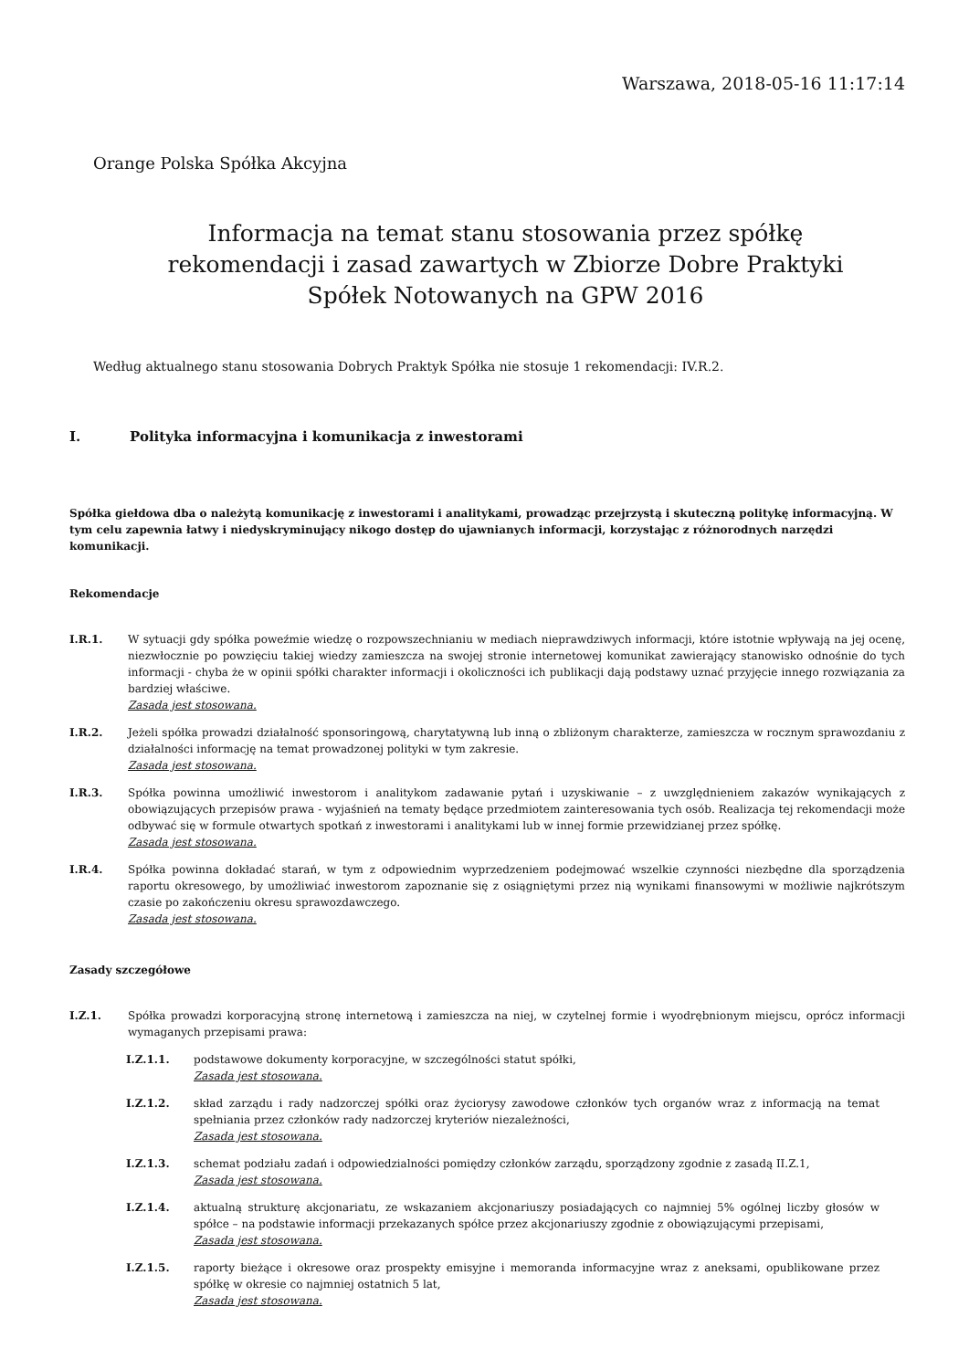Warszawa, 2018-05-16 11:17:14
Orange Polska Spółka Akcyjna
Informacja na temat stanu stosowania przez spółkę rekomendacji i zasad zawartych w Zbiorze Dobre Praktyki Spółek Notowanych na GPW 2016
Według aktualnego stanu stosowania Dobrych Praktyk Spółka nie stosuje 1 rekomendacji: IV.R.2.
I. Polityka informacyjna i komunikacja z inwestorami
Spółka giełdowa dba o należytą komunikację z inwestorami i analitykami, prowadząc przejrzystą i skuteczną politykę informacyjną. W tym celu zapewnia łatwy i niedyskryminujący nikogo dostęp do ujawnianych informacji, korzystając z różnorodnych narzędzi komunikacji.
Rekomendacje
I.R.1. W sytuacji gdy spółka poweźmie wiedzę o rozpowszechnianiu w mediach nieprawdziwych informacji, które istotnie wpływają na jej ocenę, niezwłocznie po powzięciu takiej wiedzy zamieszcza na swojej stronie internetowej komunikat zawierający stanowisko odnośnie do tych informacji - chyba że w opinii spółki charakter informacji i okoliczności ich publikacji dają podstawy uznać przyjęcie innego rozwiązania za bardziej właściwe.
Zasada jest stosowana.
I.R.2. Jeżeli spółka prowadzi działalność sponsoringową, charytatywną lub inną o zbliżonym charakterze, zamieszcza w rocznym sprawozdaniu z działalności informację na temat prowadzonej polityki w tym zakresie.
Zasada jest stosowana.
I.R.3. Spółka powinna umożliwić inwestorom i analitykom zadawanie pytań i uzyskiwanie – z uwzględnieniem zakazów wynikających z obowiązujących przepisów prawa - wyjaśnień na tematy będące przedmiotem zainteresowania tych osób. Realizacja tej rekomendacji może odbywać się w formule otwartych spotkań z inwestorami i analitykami lub w innej formie przewidzianej przez spółkę.
Zasada jest stosowana.
I.R.4. Spółka powinna dokładać starań, w tym z odpowiednim wyprzedzeniem podejmować wszelkie czynności niezbędne dla sporządzenia raportu okresowego, by umożliwiać inwestorom zapoznanie się z osiągniętymi przez nią wynikami finansowymi w możliwie najkrótszym czasie po zakończeniu okresu sprawozdawczego.
Zasada jest stosowana.
Zasady szczegółowe
I.Z.1. Spółka prowadzi korporacyjną stronę internetową i zamieszcza na niej, w czytelnej formie i wyodrębnionym miejscu, oprócz informacji wymaganych przepisami prawa:
I.Z.1.1. podstawowe dokumenty korporacyjne, w szczególności statut spółki,
Zasada jest stosowana.
I.Z.1.2. skład zarządu i rady nadzorczej spółki oraz życiorysy zawodowe członków tych organów wraz z informacją na temat spełniania przez członków rady nadzorczej kryteriów niezależności,
Zasada jest stosowana.
I.Z.1.3. schemat podziału zadań i odpowiedzialności pomiędzy członków zarządu, sporządzony zgodnie z zasadą II.Z.1,
Zasada jest stosowana.
I.Z.1.4. aktualną strukturę akcjonariatu, ze wskazaniem akcjonariuszy posiadających co najmniej 5% ogólnej liczby głosów w spółce – na podstawie informacji przekazanych spółce przez akcjonariuszy zgodnie z obowiązującymi przepisami,
Zasada jest stosowana.
I.Z.1.5. raporty bieżące i okresowe oraz prospekty emisyjne i memoranda informacyjne wraz z aneksami, opublikowane przez spółkę w okresie co najmniej ostatnich 5 lat,
Zasada jest stosowana.